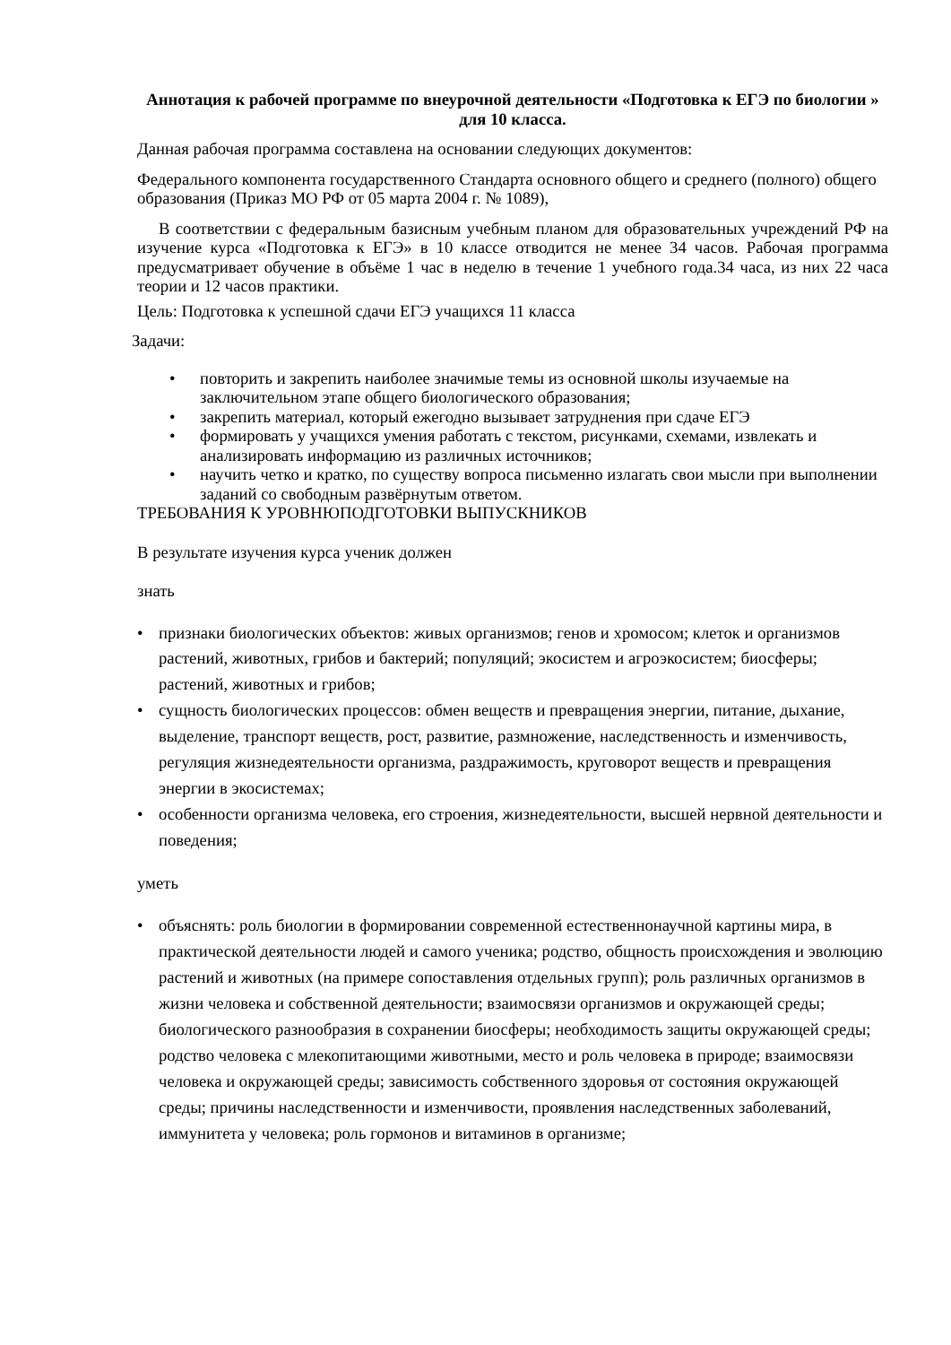Аннотация к рабочей программе по внеурочной деятельности «Подготовка к ЕГЭ по биологии » для 10 класса.
Данная рабочая программа составлена на основании следующих документов:
Федерального компонента государственного Стандарта основного общего и среднего (полного) общего образования (Приказ МО РФ от 05 марта 2004 г. № 1089),
В соответствии с федеральным базисным учебным планом для образовательных учреждений РФ на изучение курса «Подготовка к ЕГЭ» в 10 классе отводится не менее 34 часов. Рабочая программа предусматривает обучение в объёме 1 час в неделю в течение 1 учебного года.34 часа, из них 22 часа теории и 12 часов практики.
Цель: Подготовка к успешной сдачи ЕГЭ учащихся 11 класса
Задачи:
• повторить и закрепить наиболее значимые темы из основной школы изучаемые на заключительном этапе общего биологического образования;
• закрепить материал, который ежегодно вызывает затруднения при сдаче ЕГЭ
• формировать у учащихся умения работать с текстом, рисунками, схемами, извлекать и анализировать информацию из различных источников;
• научить четко и кратко, по существу вопроса письменно излагать свои мысли при выполнении заданий со свободным развёрнутым ответом.
ТРЕБОВАНИЯ К УРОВНЮПОДГОТОВКИ ВЫПУСКНИКОВ
В результате изучения курса ученик должен
знать
• признаки биологических объектов: живых организмов; генов и хромосом; клеток и организмов растений, животных, грибов и бактерий; популяций; экосистем и агроэкосистем; биосферы; растений, животных и грибов;
• сущность биологических процессов: обмен веществ и превращения энергии, питание, дыхание, выделение, транспорт веществ, рост, развитие, размножение, наследственность и изменчивость, регуляция жизнедеятельности организма, раздражимость, круговорот веществ и превращения энергии в экосистемах;
• особенности организма человека, его строения, жизнедеятельности, высшей нервной деятельности и поведения;
уметь
• объяснять: роль биологии в формировании современной естественнонаучной картины мира, в практической деятельности людей и самого ученика; родство, общность происхождения и эволюцию растений и животных (на примере сопоставления отдельных групп); роль различных организмов в жизни человека и собственной деятельности; взаимосвязи организмов и окружающей среды; биологического разнообразия в сохранении биосферы; необходимость защиты окружающей среды; родство человека с млекопитающими животными, место и роль человека в природе; взаимосвязи человека и окружающей среды; зависимость собственного здоровья от состояния окружающей среды; причины наследственности и изменчивости, проявления наследственных заболеваний, иммунитета у человека; роль гормонов и витаминов в организме;